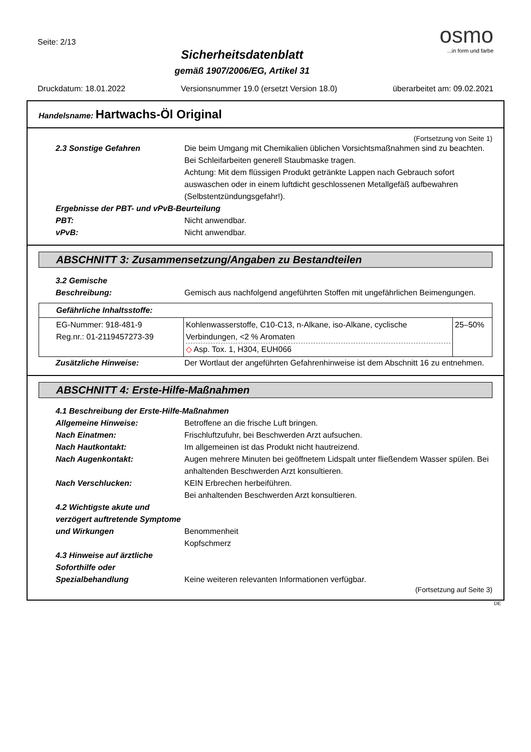Seite: 2/13
Sicherheitsdatenblatt
gemäß 1907/2006/EG, Artikel 31
osmo
...in form und farbe
Druckdatum: 18.01.2022 Versionsnummer 19.0 (ersetzt Version 18.0) überarbeitet am: 09.02.2021
Handelsname: Hartwachs-Öl Original
(Fortsetzung von Seite 1)
2.3 Sonstige Gefahren Die beim Umgang mit Chemikalien üblichen Vorsichtsmaßnahmen sind zu beachten.
Bei Schleifarbeiten generell Staubmaske tragen.
Achtung: Mit dem flüssigen Produkt getränkte Lappen nach Gebrauch sofort auswaschen oder in einem luftdicht geschlossenen Metallgefäß aufbewahren (Selbstentzündungsgefahr!).
Ergebnisse der PBT- und vPvB-Beurteilung
PBT: Nicht anwendbar.
vPvB: Nicht anwendbar.
ABSCHNITT 3: Zusammensetzung/Angaben zu Bestandteilen
3.2 Gemische
Beschreibung: Gemisch aus nachfolgend angeführten Stoffen mit ungefährlichen Beimengungen.
| Gefährliche Inhaltsstoffe: | | |
| EG-Nummer: 918-481-9 Reg.nr.: 01-2119457273-39 | Kohlenwasserstoffe, C10-C13, n-Alkane, iso-Alkane, cyclische Verbindungen, <2 % Aromaten ◇ Asp. Tox. 1, H304, EUH066 | 25–50% |
Zusätzliche Hinweise: Der Wortlaut der angeführten Gefahrenhinweise ist dem Abschnitt 16 zu entnehmen.
ABSCHNITT 4: Erste-Hilfe-Maßnahmen
4.1 Beschreibung der Erste-Hilfe-Maßnahmen
Allgemeine Hinweise: Betroffene an die frische Luft bringen.
Nach Einatmen: Frischluftzufuhr, bei Beschwerden Arzt aufsuchen.
Nach Hautkontakt: Im allgemeinen ist das Produkt nicht hautreizend.
Nach Augenkontakt: Augen mehrere Minuten bei geöffnetem Lidspalt unter fließendem Wasser spülen. Bei anhaltenden Beschwerden Arzt konsultieren.
Nach Verschlucken: KEIN Erbrechen herbeiführen.
Bei anhaltenden Beschwerden Arzt konsultieren.
4.2 Wichtigste akute und verzögert auftretende Symptome und Wirkungen
Benommenheit
Kopfschmerz
4.3 Hinweise auf ärztliche Soforthilfe oder Spezialbehandlung
Keine weiteren relevanten Informationen verfügbar.
(Fortsetzung auf Seite 3)
DE